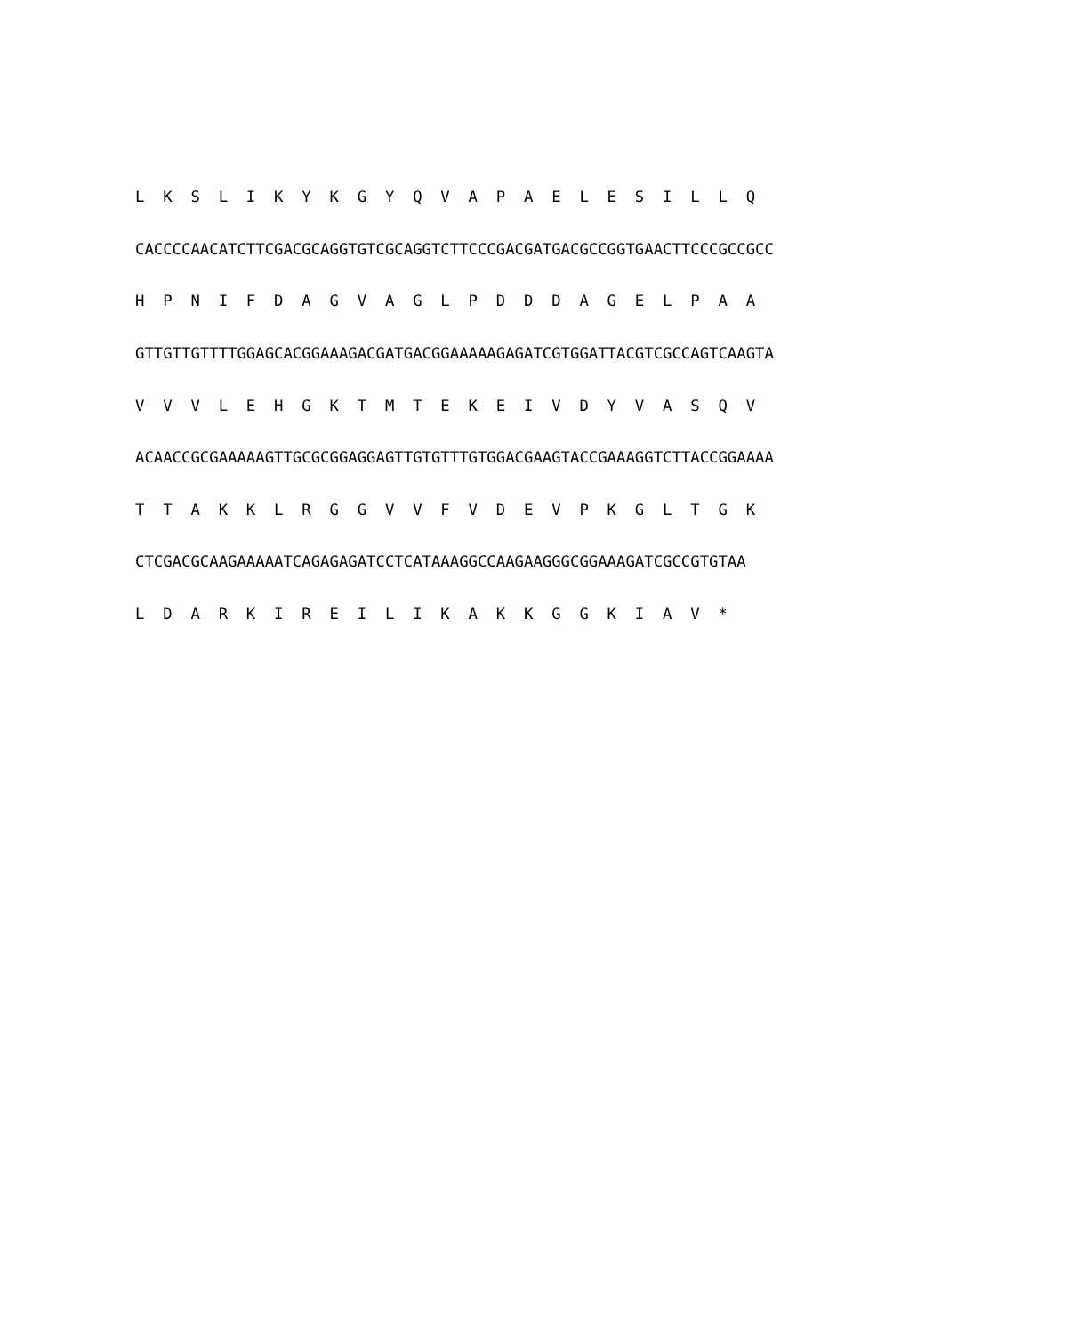L K S L I K Y K G Y Q V A P A E L E S I L L Q
CACCCCAACATCTTCGACGCAGGTGTCGCAGGTCTTCCCGACGATGACGCCGGTGAACTTCCCGCCGCC
H P N I F D A G V A G L P D D D A G E L P A A
GTTGTTGTTTTGGAGCACGGAAAGACGATGACGGAAAAAGAGATCGTGGATTACGTCGCCAGTCAAGTA
V V V L E H G K T M T E K E I V D Y V A S Q V
ACAACCGCGAAAAAGTTGCGCGGAGGAGTTGTGTTTGTGGACGAAGTACCGAAAGGTCTTACCGGAAAA
T T A K K L R G G V V F V D E V P K G L T G K
CTCGACGCAAGAAAAATCAGAGAGATCCTCATAAAGGCCAAGAAGGGCGGAAAGATCGCCGTGTAA
L D A R K I R E I L I K A K K G G K I A V *